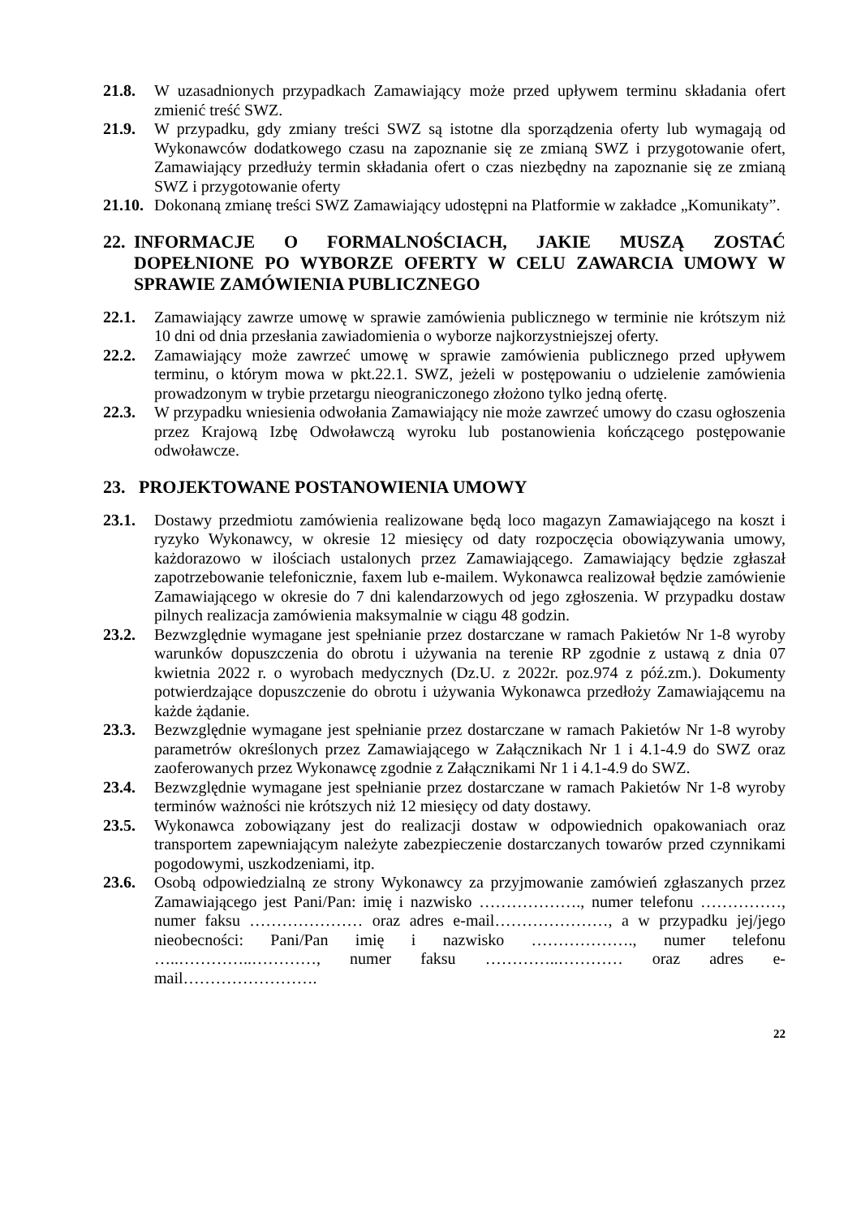21.8. W uzasadnionych przypadkach Zamawiający może przed upływem terminu składania ofert zmienić treść SWZ.
21.9. W przypadku, gdy zmiany treści SWZ są istotne dla sporządzenia oferty lub wymagają od Wykonawców dodatkowego czasu na zapoznanie się ze zmianą SWZ i przygotowanie ofert, Zamawiający przedłuży termin składania ofert o czas niezbędny na zapoznanie się ze zmianą SWZ i przygotowanie oferty
21.10. Dokonaną zmianę treści SWZ Zamawiający udostępni na Platformie w zakładce „Komunikaty”.
22. INFORMACJE O FORMALNOŚCIACH, JAKIE MUSZĄ ZOSTAĆ DOPEŁNIONE PO WYBORZE OFERTY W CELU ZAWARCIA UMOWY W SPRAWIE ZAMÓWIENIA PUBLICZNEGO
22.1. Zamawiający zawrze umowę w sprawie zamówienia publicznego w terminie nie krótszym niż 10 dni od dnia przesłania zawiadomienia o wyborze najkorzystniejszej oferty.
22.2. Zamawiający może zawrzeć umowę w sprawie zamówienia publicznego przed upływem terminu, o którym mowa w pkt.22.1. SWZ, jeżeli w postępowaniu o udzielenie zamówienia prowadzonym w trybie przetargu nieograniczonego złożono tylko jedną ofertę.
22.3. W przypadku wniesienia odwołania Zamawiający nie może zawrzeć umowy do czasu ogłoszenia przez Krajową Izbę Odwoławczą wyroku lub postanowienia kończącego postępowanie odwoławcze.
23. PROJEKTOWANE POSTANOWIENIA UMOWY
23.1. Dostawy przedmiotu zamówienia realizowane będą loco magazyn Zamawiającego na koszt i ryzyko Wykonawcy, w okresie 12 miesięcy od daty rozpoczęcia obowiązywania umowy, każdorazowo w ilościach ustalonych przez Zamawiającego. Zamawiający będzie zgłaszał zapotrzebowanie telefonicznie, faxem lub e-mailem. Wykonawca realizował będzie zamówienie Zamawiającego w okresie do 7 dni kalendarzowych od jego zgłoszenia. W przypadku dostaw pilnych realizacja zamówienia maksymalnie w ciągu 48 godzin.
23.2. Bezwzględnie wymagane jest spełnianie przez dostarczane w ramach Pakietów Nr 1-8 wyroby warunków dopuszczenia do obrotu i używania na terenie RP zgodnie z ustawą z dnia 07 kwietnia 2022 r. o wyrobach medycznych (Dz.U. z 2022r. poz.974 z póź.zm.). Dokumenty potwierdzające dopuszczenie do obrotu i używania Wykonawca przedłoży Zamawiającemu na każde żądanie.
23.3. Bezwzględnie wymagane jest spełnianie przez dostarczane w ramach Pakietów Nr 1-8 wyroby parametrów określonych przez Zamawiającego w Załącznikach Nr 1 i 4.1-4.9 do SWZ oraz zaoferowanych przez Wykonawcę zgodnie z Załącznikami Nr 1 i 4.1-4.9 do SWZ.
23.4. Bezwzględnie wymagane jest spełnianie przez dostarczane w ramach Pakietów Nr 1-8 wyroby terminów ważności nie krótszych niż 12 miesięcy od daty dostawy.
23.5. Wykonawca zobowiązany jest do realizacji dostaw w odpowiednich opakowaniach oraz transportem zapewniającym należyte zabezpieczenie dostarczanych towarów przed czynnikami pogodowymi, uszkodzeniami, itp.
23.6. Osobą odpowiedzialną ze strony Wykonawcy za przyjmowanie zamówień zgłaszanych przez Zamawiającego jest Pani/Pan: imię i nazwisko ………………., numer telefonu ……………, numer faksu ………………… oraz adres e-mail…………………, a w przypadku jej/jego nieobecności: Pani/Pan imię i nazwisko ………………., numer telefonu …..…………..…………, numer faksu …………..………… oraz adres e-mail…………………….
22